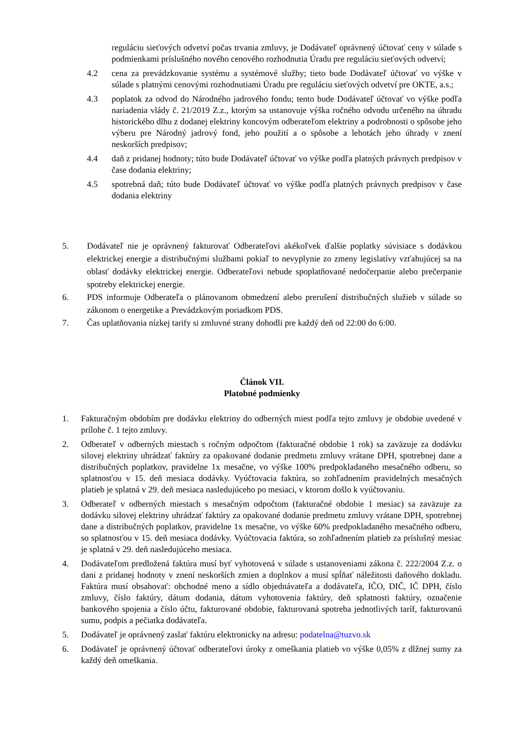reguláciu sieťových odvetví počas trvania zmluvy, je Dodávateľ oprávnený účtovať ceny v súlade s podmienkami príslušného nového cenového rozhodnutia Úradu pre reguláciu sieťových odvetví;
4.2 cena za prevádzkovanie systému a systémové služby; tieto bude Dodávateľ účtovať vo výške v súlade s platnými cenovými rozhodnutiami Úradu pre reguláciu sieťových odvetví pre OKTE, a.s.;
4.3 poplatok za odvod do Národného jadrového fondu; tento bude Dodávateľ účtovať vo výške podľa nariadenia vlády č. 21/2019 Z.z., ktorým sa ustanovuje výška ročného odvodu určeného na úhradu historického dlhu z dodanej elektriny koncovým odberateľom elektriny a podrobnosti o spôsobe jeho výberu pre Národný jadrový fond, jeho použití a o spôsobe a lehotách jeho úhrady v znení neskorších predpisov;
4.4 daň z pridanej hodnoty; túto bude Dodávateľ účtovať vo výške podľa platných právnych predpisov v čase dodania elektriny;
4.5 spotrebná daň; túto bude Dodávateľ účtovať vo výške podľa platných právnych predpisov v čase dodania elektriny
5. Dodávateľ nie je oprávnený fakturovať Odberateľovi akékoľvek ďalšie poplatky súvisiace s dodávkou elektrickej energie a distribučnými službami pokiaľ to nevyplynie zo zmeny legislatívy vzťahujúcej sa na oblasť dodávky elektrickej energie. Odberateľovi nebude spoplatňované nedočerpanie alebo prečerpanie spotreby elektrickej energie.
6. PDS informuje Odberateľa o plánovanom obmedzení alebo prerušení distribučných služieb v súlade so zákonom o energetike a Prevádzkovým poriadkom PDS.
7. Čas uplatňovania nízkej tarify si zmluvné strany dohodli pre každý deň od 22:00 do 6:00.
Článok VII.
Platobné podmienky
1. Fakturačným obdobím pre dodávku elektriny do odberných miest podľa tejto zmluvy je obdobie uvedené v prílohe č. 1 tejto zmluvy.
2. Odberateľ v odberných miestach s ročným odpočtom (fakturačné obdobie 1 rok) sa zaväzuje za dodávku silovej elektriny uhrádzať faktúry za opakované dodanie predmetu zmluvy vrátane DPH, spotrebnej dane a distribučných poplatkov, pravidelne 1x mesačne, vo výške 100% predpokladaného mesačného odberu, so splatnosťou v 15. deň mesiaca dodávky. Vyúčtovacia faktúra, so zohľadnením pravidelných mesačných platieb je splatná v 29. deň mesiaca nasledujúceho po mesiaci, v ktorom došlo k vyúčtovaniu.
3. Odberateľ v odberných miestach s mesačným odpočtom (fakturačné obdobie 1 mesiac) sa zaväzuje za dodávku silovej elektriny uhrádzať faktúry za opakované dodanie predmetu zmluvy vrátane DPH, spotrebnej dane a distribučných poplatkov, pravidelne 1x mesačne, vo výške 60% predpokladaného mesačného odberu, so splatnosťou v 15. deň mesiaca dodávky. Vyúčtovacia faktúra, so zohľadnením platieb za príslušný mesiac je splatná v 29. deň nasledujúceho mesiaca.
4. Dodávateľom predložená faktúra musí byť vyhotovená v súlade s ustanoveniami zákona č. 222/2004 Z.z. o dani z pridanej hodnoty v znení neskorších zmien a doplnkov a musí spĺňať náležitosti daňového dokladu. Faktúra musí obsahovať: obchodné meno a sídlo objednávateľa a dodávateľa, IČO, DIČ, IČ DPH, číslo zmluvy, číslo faktúry, dátum dodania, dátum vyhotovenia faktúry, deň splatnosti faktúry, označenie bankového spojenia a číslo účtu, fakturované obdobie, fakturovaná spotreba jednotlivých taríf, fakturovanú sumu, podpis a pečiatka dodávateľa.
5. Dodávateľ je oprávnený zaslať faktúru elektronicky na adresu: podatelna@tuzvo.sk
6. Dodávateľ je oprávnený účtovať odberateľovi úroky z omeškania platieb vo výške 0,05% z dlžnej sumy za každý deň omeškania.